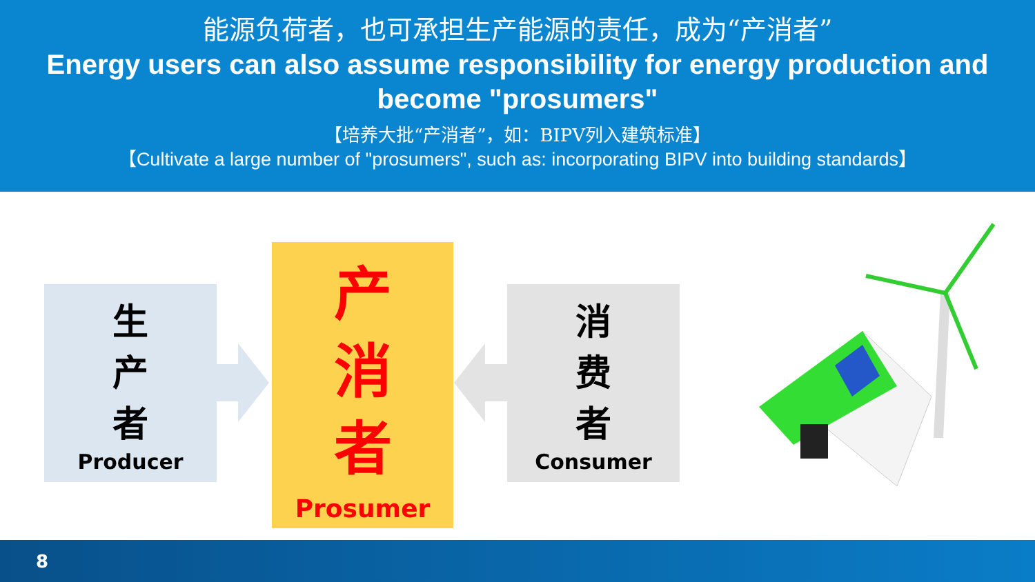能源负荷者，也可承担生产能源的责任，成为“产消者”
Energy users can also assume responsibility for energy production and become "prosumers"
【培养大批“产消者”，如：BIPV列入建筑标准】
【Cultivate a large number of "prosumers", such as: incorporating BIPV into building standards】
生
产
者
Producer
产
消
者
Prosumer
消
费
者
Consumer
8